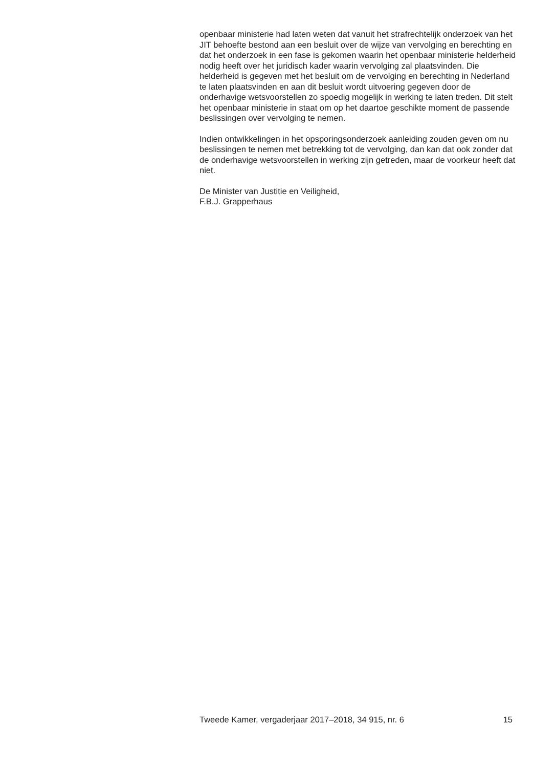openbaar ministerie had laten weten dat vanuit het strafrechtelijk onderzoek van het JIT behoefte bestond aan een besluit over de wijze van vervolging en berechting en dat het onderzoek in een fase is gekomen waarin het openbaar ministerie helderheid nodig heeft over het juridisch kader waarin vervolging zal plaatsvinden. Die helderheid is gegeven met het besluit om de vervolging en berechting in Nederland te laten plaatsvinden en aan dit besluit wordt uitvoering gegeven door de onderhavige wetsvoorstellen zo spoedig mogelijk in werking te laten treden. Dit stelt het openbaar ministerie in staat om op het daartoe geschikte moment de passende beslissingen over vervolging te nemen.
Indien ontwikkelingen in het opsporingsonderzoek aanleiding zouden geven om nu beslissingen te nemen met betrekking tot de vervolging, dan kan dat ook zonder dat de onderhavige wetsvoorstellen in werking zijn getreden, maar de voorkeur heeft dat niet.
De Minister van Justitie en Veiligheid,
F.B.J. Grapperhaus
Tweede Kamer, vergaderjaar 2017–2018, 34 915, nr. 6 15